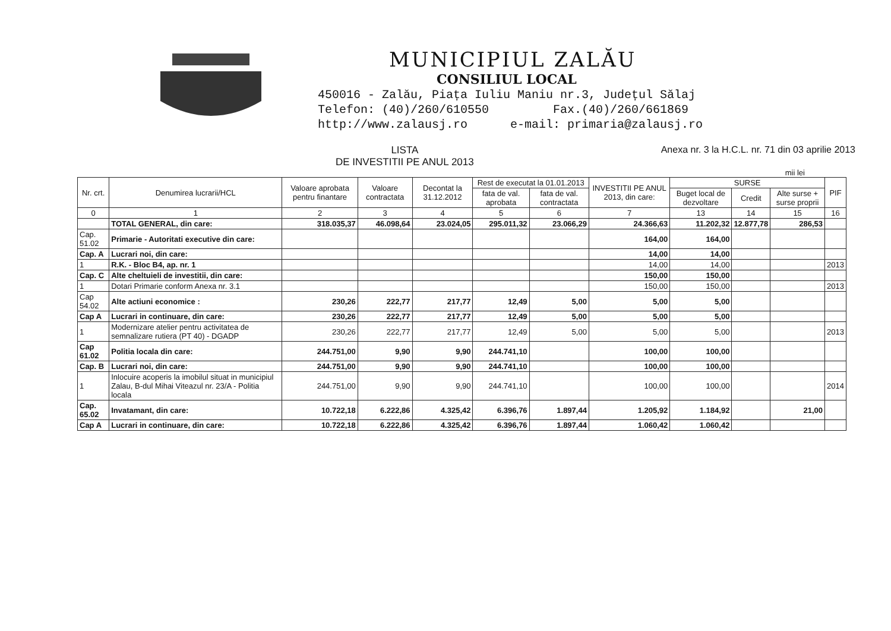MUNICIPIUL ZALĂU
CONSILIUL LOCAL
450016 - Zalău, Piața Iuliu Maniu nr.3, Județul Sălaj
Telefon: (40)/260/610550 Fax.(40)/260/661869
http://www.zalausj.ro e-mail: primaria@zalausj.ro
LISTA
DE INVESTITII PE ANUL 2013
Anexa nr. 3 la H.C.L. nr. 71 din 03 aprilie 2013
mii lei
| Nr. crt. | Denumirea lucrarii/HCL | Valoare aprobata pentru finantare | Valoare contractata | Decontat la 31.12.2012 | Rest de executat la 01.01.2013 | | INVESTITII PE ANUL 2013, din care: | SURSE | | | PIF |
| --- | --- | --- | --- | --- | --- | --- | --- | --- | --- | --- | --- |
| | | | | | fata de val. aprobata | fata de val. contractata | | Buget local de dezvoltare | Credit | Alte surse + surse proprii | |
| 0 | 1 | 2 | 3 | 4 | 5 | 6 | 7 | 13 | 14 | 15 | 16 |
| | TOTAL GENERAL, din care: | 318.035,37 | 46.098,64 | 23.024,05 | 295.011,32 | 23.066,29 | 24.366,63 | 11.202,32 | 12.877,78 | 286,53 | |
| Cap. 51.02 | Primarie - Autoritati executive din care: | | | | | | 164,00 | 164,00 | | | |
| Cap. A | Lucrari noi, din care: | | | | | | 14,00 | 14,00 | | | |
| 1 | R.K. - Bloc B4, ap. nr. 1 | | | | | | 14,00 | 14,00 | | | 2013 |
| Cap. C | Alte cheltuieli de investitii, din care: | | | | | | 150,00 | 150,00 | | | |
| 1 | Dotari Primarie conform Anexa nr. 3.1 | | | | | | 150,00 | 150,00 | | | 2013 |
| Cap 54.02 | Alte actiuni economice : | 230,26 | 222,77 | 217,77 | 12,49 | 5,00 | 5,00 | 5,00 | | | |
| Cap A | Lucrari in continuare, din care: | 230,26 | 222,77 | 217,77 | 12,49 | 5,00 | 5,00 | 5,00 | | | |
| 1 | Modernizare atelier pentru activitatea de semnalizare rutiera (PT 40) - DGADP | 230,26 | 222,77 | 217,77 | 12,49 | 5,00 | 5,00 | 5,00 | | | 2013 |
| Cap 61.02 | Politia locala din care: | 244.751,00 | 9,90 | 9,90 | 244.741,10 | | 100,00 | 100,00 | | | |
| Cap. B | Lucrari noi, din care: | 244.751,00 | 9,90 | 9,90 | 244.741,10 | | 100,00 | 100,00 | | | |
| 1 | Inlocuire acoperis la imobilul situat in municipiul Zalau, B-dul Mihai Viteazul nr. 23/A - Politia locala | 244.751,00 | 9,90 | 9,90 | 244.741,10 | | 100,00 | 100,00 | | | 2014 |
| Cap. 65.02 | Invatamant, din care: | 10.722,18 | 6.222,86 | 4.325,42 | 6.396,76 | 1.897,44 | 1.205,92 | 1.184,92 | | 21,00 | |
| Cap A | Lucrari in continuare, din care: | 10.722,18 | 6.222,86 | 4.325,42 | 6.396,76 | 1.897,44 | 1.060,42 | 1.060,42 | | | |